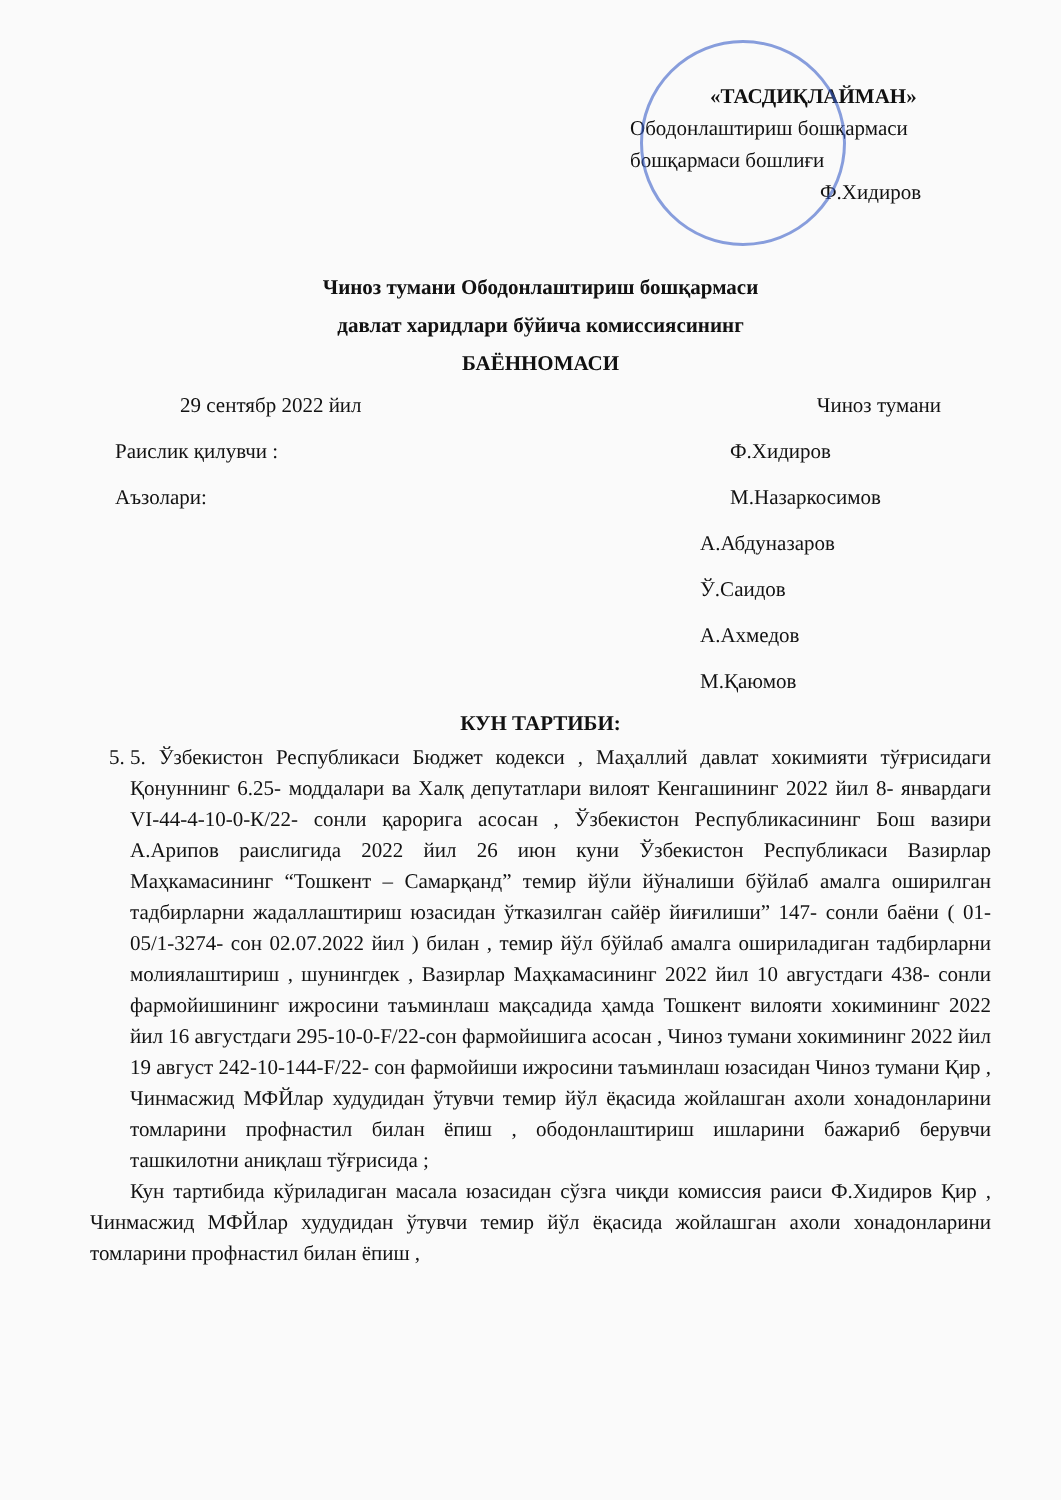«ТАСДИҚЛАЙМАН»
Ободонлаштириш бошқармаси
бошқармаси бошлиғи
Ф.Хидиров
Чиноз тумани Ободонлаштириш бошқармаси
давлат харидлари бўйича комиссиясининг
БАЁННОМАСИ
29 сентябр 2022 йил Чиноз тумани
Раислик қилувчи : Ф.Хидиров
Аъзолари: М.Назаркосимов
А.Абдуназаров
Ў.Саидов
А.Ахмедов
М.Қаюмов
КУН ТАРТИБИ:
5. 5. Ўзбекистон Республикаси Бюджет кодекси , Маҳаллий давлат хокимияти тўғрисидаги Қонуннинг 6.25- моддалари ва Халқ депутатлари вилоят Кенгашининг 2022 йил 8- январдаги VI-44-4-10-0-К/22- сонли қарорига асосан , Ўзбекистон Республикасининг Бош вазири А.Арипов раислигида 2022 йил 26 июн куни Ўзбекистон Республикаси Вазирлар Маҳкамасининг “Тошкент – Самарқанд” темир йўли йўналиши бўйлаб амалга оширилган тадбирларни жадаллаштириш юзасидан ўтказилган сайёр йиғилиши” 147- сонли баёни ( 01-05/1-3274- сон 02.07.2022 йил ) билан , темир йўл бўйлаб амалга ошириладиган тадбирларни молиялаштириш , шунингдек , Вазирлар Маҳкамасининг 2022 йил 10 августдаги 438- сонли фармойишининг ижросини таъминлаш мақсадида ҳамда Тошкент вилояти хокимининг 2022 йил 16 августдаги 295-10-0-F/22-сон фармойишига асосан , Чиноз тумани хокимининг 2022 йил 19 август 242-10-144-F/22- сон фармойиши ижросини таъминлаш юзасидан Чиноз тумани Қир , Чинмасжид МФЙлар худудидан ўтувчи темир йўл ёқасида жойлашган ахоли хонадонларини томларини профнастил билан ёпиш , ободонлаштириш ишларини бажариб берувчи ташкилотни аниқлаш тўғрисида ;
Кун тартибида кўриладиган масала юзасидан сўзга чиқди комиссия раиси Ф.Хидиров Қир , Чинмасжид МФЙлар худудидан ўтувчи темир йўл ёқасида жойлашган ахоли хонадонларини томларини профнастил билан ёпиш ,